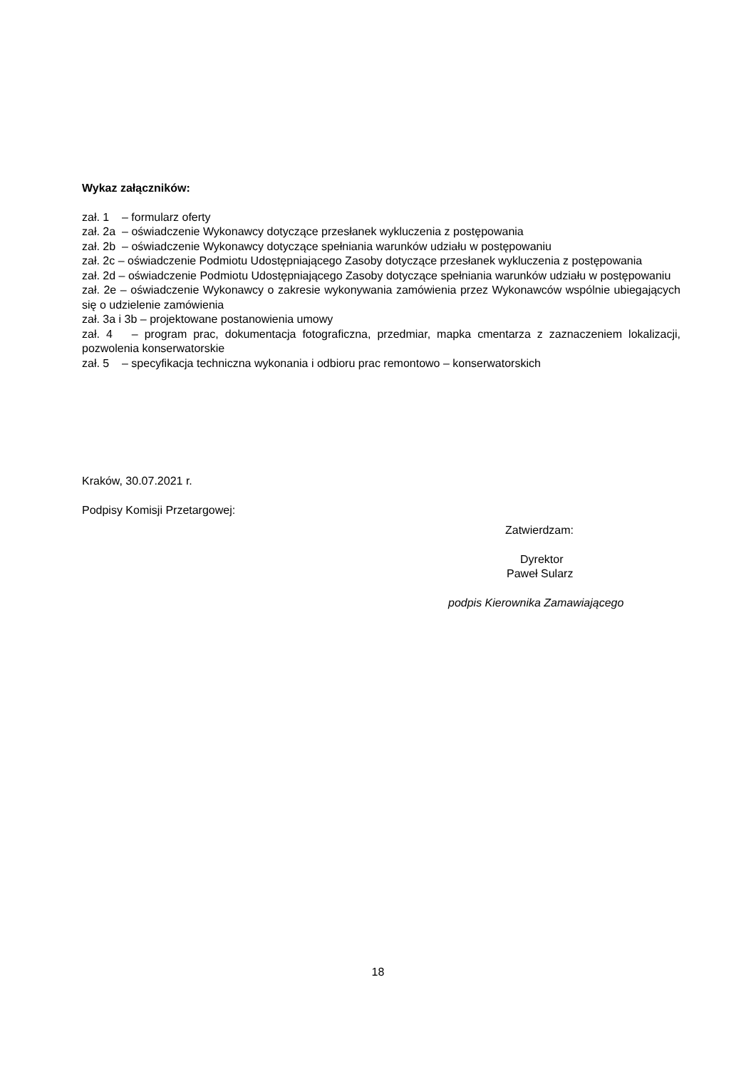Wykaz załączników:
zał. 1 – formularz oferty
zał. 2a – oświadczenie Wykonawcy dotyczące przesłanek wykluczenia z postępowania
zał. 2b – oświadczenie Wykonawcy dotyczące spełniania warunków udziału w postępowaniu
zał. 2c – oświadczenie Podmiotu Udostępniającego Zasoby dotyczące przesłanek wykluczenia z postępowania
zał. 2d – oświadczenie Podmiotu Udostępniającego Zasoby dotyczące spełniania warunków udziału w postępowaniu
zał. 2e – oświadczenie Wykonawcy o zakresie wykonywania zamówienia przez Wykonawców wspólnie ubiegających się o udzielenie zamówienia
zał. 3a i 3b – projektowane postanowienia umowy
zał. 4 – program prac, dokumentacja fotograficzna, przedmiar, mapka cmentarza z zaznaczeniem lokalizacji, pozwolenia konserwatorskie
zał. 5 – specyfikacja techniczna wykonania i odbioru prac remontowo – konserwatorskich
Kraków, 30.07.2021 r.
Podpisy Komisji Przetargowej:
Zatwierdzam:
Dyrektor
Paweł Sularz
podpis Kierownika Zamawiającego
18